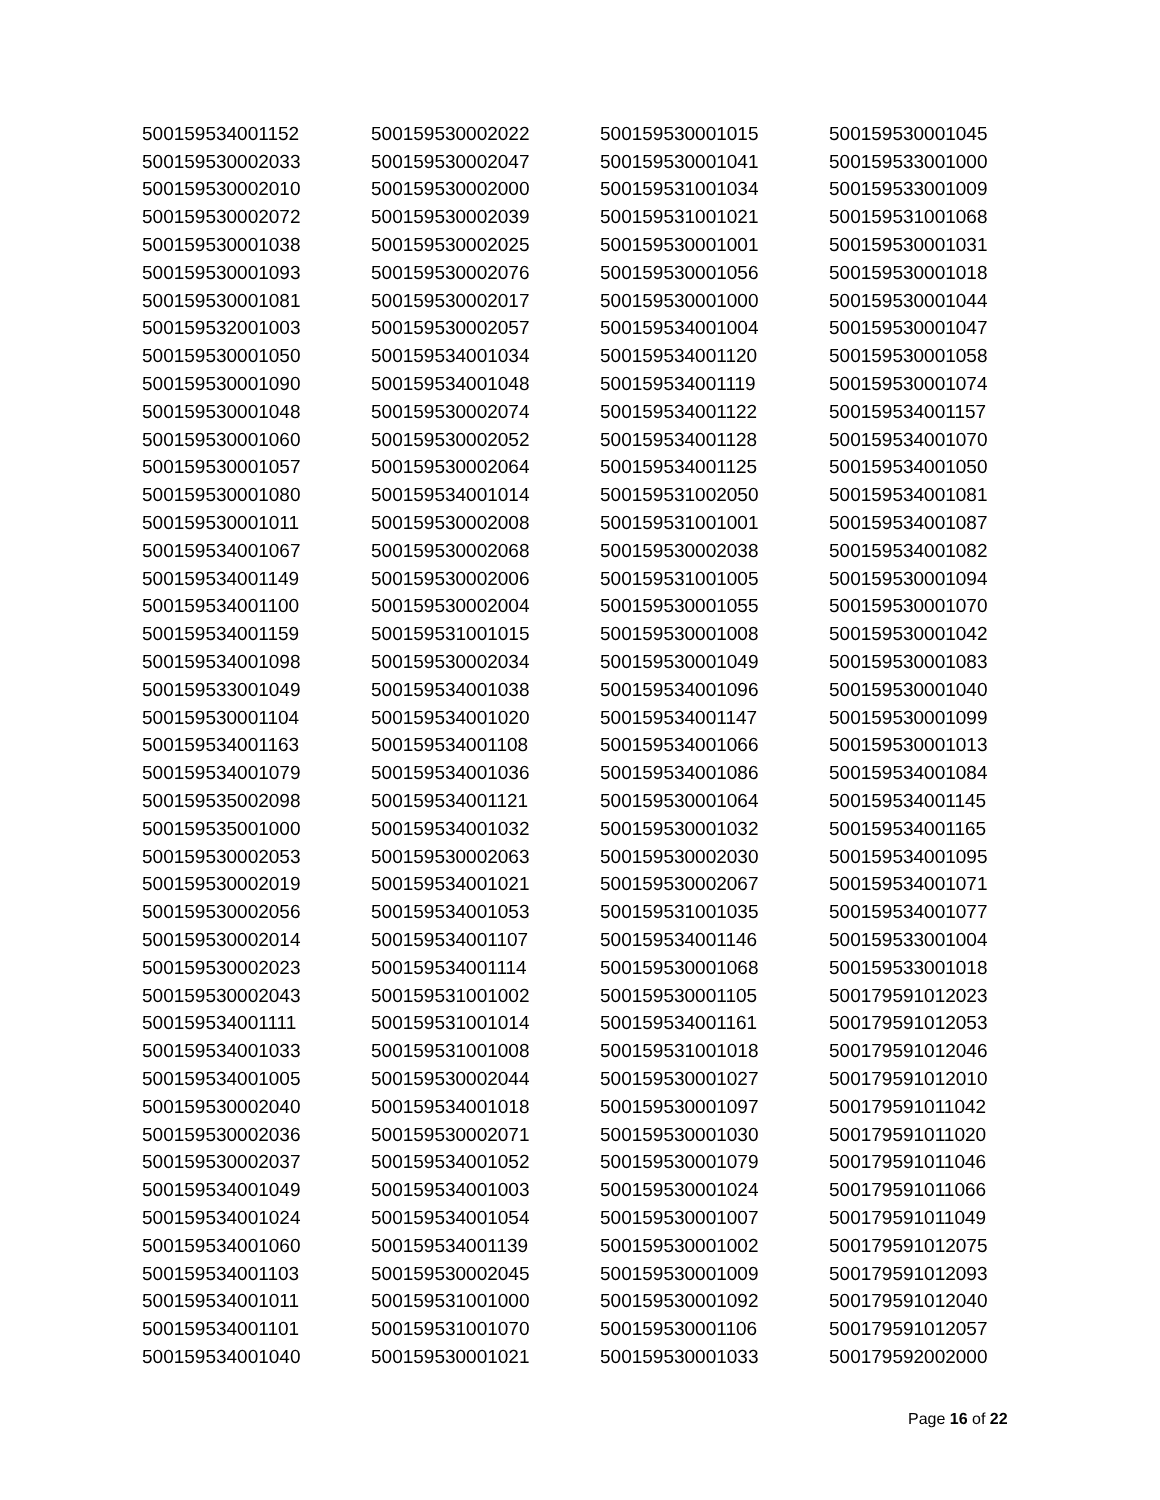| 500159534001152 | 500159530002022 | 500159530001015 | 500159530001045 |
| 500159530002033 | 500159530002047 | 500159530001041 | 500159533001000 |
| 500159530002010 | 500159530002000 | 500159531001034 | 500159533001009 |
| 500159530002072 | 500159530002039 | 500159531001021 | 500159531001068 |
| 500159530001038 | 500159530002025 | 500159530001001 | 500159530001031 |
| 500159530001093 | 500159530002076 | 500159530001056 | 500159530001018 |
| 500159530001081 | 500159530002017 | 500159530001000 | 500159530001044 |
| 500159532001003 | 500159530002057 | 500159534001004 | 500159530001047 |
| 500159530001050 | 500159534001034 | 500159534001120 | 500159530001058 |
| 500159530001090 | 500159534001048 | 500159534001119 | 500159530001074 |
| 500159530001048 | 500159530002074 | 500159534001122 | 500159534001157 |
| 500159530001060 | 500159530002052 | 500159534001128 | 500159534001070 |
| 500159530001057 | 500159530002064 | 500159534001125 | 500159534001050 |
| 500159530001080 | 500159534001014 | 500159531002050 | 500159534001081 |
| 500159530001011 | 500159530002008 | 500159531001001 | 500159534001087 |
| 500159534001067 | 500159530002068 | 500159530002038 | 500159534001082 |
| 500159534001149 | 500159530002006 | 500159531001005 | 500159530001094 |
| 500159534001100 | 500159530002004 | 500159530001055 | 500159530001070 |
| 500159534001159 | 500159531001015 | 500159530001008 | 500159530001042 |
| 500159534001098 | 500159530002034 | 500159530001049 | 500159530001083 |
| 500159533001049 | 500159534001038 | 500159534001096 | 500159530001040 |
| 500159530001104 | 500159534001020 | 500159534001147 | 500159530001099 |
| 500159534001163 | 500159534001108 | 500159534001066 | 500159530001013 |
| 500159534001079 | 500159534001036 | 500159534001086 | 500159534001084 |
| 500159535002098 | 500159534001121 | 500159530001064 | 500159534001145 |
| 500159535001000 | 500159534001032 | 500159530001032 | 500159534001165 |
| 500159530002053 | 500159530002063 | 500159530002030 | 500159534001095 |
| 500159530002019 | 500159534001021 | 500159530002067 | 500159534001071 |
| 500159530002056 | 500159534001053 | 500159531001035 | 500159534001077 |
| 500159530002014 | 500159534001107 | 500159534001146 | 500159533001004 |
| 500159530002023 | 500159534001114 | 500159530001068 | 500159533001018 |
| 500159530002043 | 500159531001002 | 500159530001105 | 500179591012023 |
| 500159534001111 | 500159531001014 | 500159534001161 | 500179591012053 |
| 500159534001033 | 500159531001008 | 500159531001018 | 500179591012046 |
| 500159534001005 | 500159530002044 | 500159530001027 | 500179591012010 |
| 500159530002040 | 500159534001018 | 500159530001097 | 500179591011042 |
| 500159530002036 | 500159530002071 | 500159530001030 | 500179591011020 |
| 500159530002037 | 500159534001052 | 500159530001079 | 500179591011046 |
| 500159534001049 | 500159534001003 | 500159530001024 | 500179591011066 |
| 500159534001024 | 500159534001054 | 500159530001007 | 500179591011049 |
| 500159534001060 | 500159534001139 | 500159530001002 | 500179591012075 |
| 500159534001103 | 500159530002045 | 500159530001009 | 500179591012093 |
| 500159534001011 | 500159531001000 | 500159530001092 | 500179591012040 |
| 500159534001101 | 500159531001070 | 500159530001106 | 500179591012057 |
| 500159534001040 | 500159530001021 | 500159530001033 | 500179592002000 |
Page 16 of 22